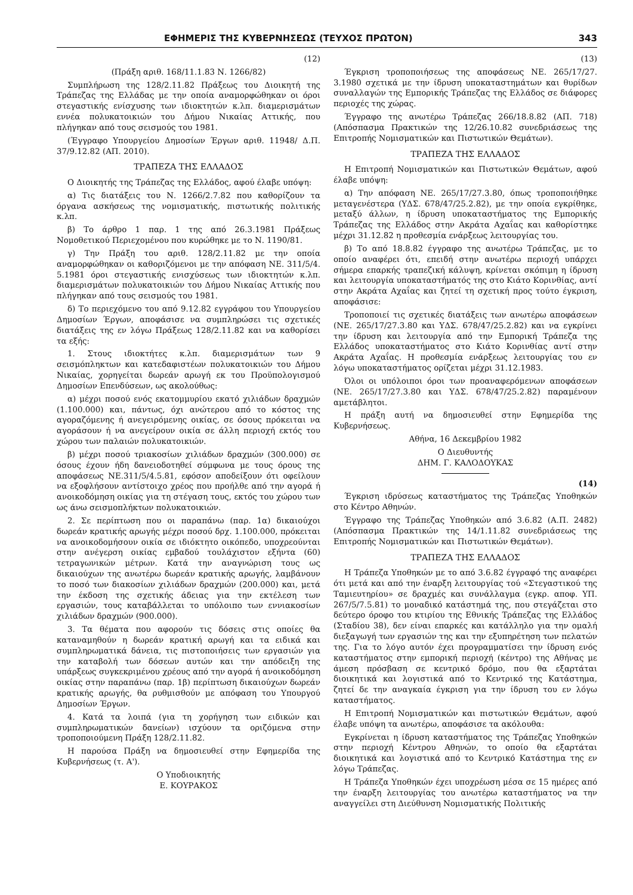ΕΦΗΜΕΡΙΣ ΤΗΣ ΚΥΒΕΡΝΗΣΕΩΣ (ΤΕΥΧΟΣ ΠΡΩΤΟΝ) 343
(12)
(Πράξη αριθ. 168/11.1.83 Ν. 1266/82)
Συμπλήρωση της 128/2.11.82 Πράξεως του Διοικητή της Τράπεζας της Ελλάδας με την οποία αναμορφώθηκαν οι όροι στεγαστικής ενίσχυσης των ιδιοκτητών κ.λπ. διαμερισμάτων εννέα πολυκατοικιών του Δήμου Νικαίας Αττικής, που πλήγηκαν από τους σεισμούς του 1981.
(Έγγραφο Υπουργείου Δημοσίων Έργων αριθ. 11948/ Δ.Π. 37/9.12.82 (ΑΠ. 2010).
ΤΡΑΠΕΖΑ ΤΗΣ ΕΛΛΑΔΟΣ
Ο Διοικητής της Τράπεζας της Ελλάδος, αφού έλαβε υπόψη:
α) Τις διατάξεις του Ν. 1266/2.7.82 που καθορίζουν τα όργανα ασκήσεως της νομισματικής, πιστωτικής πολιτικής κ.λπ.
β) Το άρθρο 1 παρ. 1 της από 26.3.1981 Πράξεως Νομοθετικού Περιεχομένου που κυρώθηκε με το Ν. 1190/81.
γ) Την Πράξη του αριθ. 128/2.11.82 με την οποία αναμορφώθηκαν οι καθοριζόμενοι με την απόφαση ΝΕ. 311/5/4. 5.1981 όροι στεγαστικής ενισχύσεως των ιδιοκτητών κ.λπ. διαμερισμάτων πολυκατοικιών του Δήμου Νικαίας Αττικής που πλήγηκαν από τους σεισμούς του 1981.
δ) Το περιεχόμενο του από 9.12.82 εγγράφου του Υπουργείου Δημοσίων Έργων, αποφάσισε να συμπληρώσει τις σχετικές διατάξεις της εν λόγω Πράξεως 128/2.11.82 και να καθορίσει τα εξής:
1. Στους ιδιοκτήτες κ.λπ. διαμερισμάτων των 9 σεισμόπληκτων και κατεδαφιστέων πολυκατοικιών του Δήμου Νικαίας, χορηγείται δωρεάν αρωγή εκ του Προϋπολογισμού Δημοσίων Επενδύσεων, ως ακολούθως:
α) μέχρι ποσού ενός εκατομμυρίου εκατό χιλιάδων δραχμών (1.100.000) και, πάντως, όχι ανώτερου από το κόστος της αγοραζόμενης ή ανεγειρόμενης οικίας, σε όσους πρόκειται να αγοράσουν ή να ανεγείρουν οικία σε άλλη περιοχή εκτός του χώρου των παλαιών πολυκατοικιών.
β) μέχρι ποσού τριακοσίων χιλιάδων δραχμών (300.000) σε όσους έχουν ήδη δανειοδοτηθεί σύμφωνα με τους όρους της αποφάσεως ΝΕ.311/5/4.5.81, εφόσον αποδείξουν ότι οφείλουν να εξοφλήσουν αντίστοιχο χρέος που προήλθε από την αγορά ή ανοικοδόμηση οικίας για τη στέγαση τους, εκτός του χώρου των ως άνω σεισμοπλήκτων πολυκατοικιών.
2. Σε περίπτωση που οι παραπάνω (παρ. 1α) δικαιούχοι δωρεάν κρατικής αρωγής μέχρι ποσού δρχ. 1.100.000, πρόκειται να ανοικοδομήσουν οικία σε ιδιόκτητο οικόπεδο, υποχρεούνται στην ανέγερση οικίας εμβαδού τουλάχιστον εξήντα (60) τετραγωνικών μέτρων. Κατά την αναγνώριση τους ως δικαιούχων της ανωτέρω δωρεάν κρατικής αρωγής, λαμβάνουν το ποσό των διακοσίων χιλιάδων δραχμών (200.000) και, μετά την έκδοση της σχετικής άδειας για την εκτέλεση των εργασιών, τους καταβάλλεται το υπόλοιπο των εννιακοσίων χιλιάδων δραχμών (900.000).
3. Τα θέματα που αφορούν τις δόσεις στις οποίες θα καταναμηθούν η δωρεάν κρατική αρωγή και τα ειδικά και συμπληρωματικά δάνεια, τις πιστοποιήσεις των εργασιών για την καταβολή των δόσεων αυτών και την απόδειξη της υπάρξεως συγκεκριμένου χρέους από την αγορά ή ανοικοδόμηση οικίας στην παραπάνω (παρ. 1β) περίπτωση δικαιούχων δωρεάν κρατικής αρωγής, θα ρυθμισθούν με απόφαση του Υπουργού Δημοσίων Έργων.
4. Κατά τα λοιπά (για τη χορήγηση των ειδικών και συμπληρωματικών δανείων) ισχύουν τα οριζόμενα στην τροποποιούμενη Πράξη 128/2.11.82.
Η παρούσα Πράξη να δημοσιευθεί στην Εφημερίδα της Κυβερνήσεως (τ. Α').
Ο Υποδιοικητής
Ε. ΚΟΥΡΑΚΟΣ
(13)
Έγκριση τροποποιήσεως της αποφάσεως ΝΕ. 265/17/27. 3.1980 σχετικά με την ίδρυση υποκαταστημάτων και θυρίδων συναλλαγών της Εμπορικής Τράπεζας της Ελλάδος σε διάφορες περιοχές της χώρας.
Έγγραφο της ανωτέρω Τράπεζας 266/18.8.82 (ΑΠ. 718) (Απόσπασμα Πρακτικών της 12/26.10.82 συνεδριάσεως της Επιτροπής Νομισματικών και Πιστωτικών Θεμάτων).
ΤΡΑΠΕΖΑ ΤΗΣ ΕΛΛΑΔΟΣ
Η Επιτροπή Νομισματικών και Πιστωτικών Θεμάτων, αφού έλαβε υπόψη:
α) Την απόφαση ΝΕ. 265/17/27.3.80, όπως τροποποιήθηκε μεταγενέστερα (ΥΔΣ. 678/47/25.2.82), με την οποία εγκρίθηκε, μεταξύ άλλων, η ίδρυση υποκαταστήματος της Εμπορικής Τράπεζας της Ελλάδος στην Ακράτα Αχαΐας και καθορίστηκε μέχρι 31.12.82 η προθεσμία ενάρξεως λειτουργίας του.
β) Το από 18.8.82 έγγραφο της ανωτέρω Τράπεζας, με το οποίο αναφέρει ότι, επειδή στην ανωτέρω περιοχή υπάρχει σήμερα επαρκής τραπεζική κάλυψη, κρίνεται σκόπιμη η ίδρυση και λειτουργία υποκαταστήματός της στο Κιάτο Κορινθίας, αντί στην Ακράτα Αχαΐας και ζητεί τη σχετική προς τούτο έγκριση, αποφάσισε:
Τροποποιεί τις σχετικές διατάξεις των ανωτέρω αποφάσεων (ΝΕ. 265/17/27.3.80 και ΥΔΣ. 678/47/25.2.82) και να εγκρίνει την ίδρυση και λειτουργία από την Εμπορική Τράπεζα της Ελλάδος υποκαταστήματος στο Κιάτο Κορινθίας αντί στην Ακράτα Αχαΐας. Η προθεσμία ενάρξεως λειτουργίας του εν λόγω υποκαταστήματος ορίζεται μέχρι 31.12.1983.
Όλοι οι υπόλοιποι όροι των προαναφερόμενων αποφάσεων (ΝΕ. 265/17/27.3.80 και ΥΔΣ. 678/47/25.2.82) παραμένουν αμετάβλητοι.
Η πράξη αυτή να δημοσιευθεί στην Εφημερίδα της Κυβερνήσεως.
Αθήνα, 16 Δεκεμβρίου 1982
Ο Διευθυντής
ΔΗΜ. Γ. ΚΑΛΟΔΟΥΚΑΣ
(14)
Έγκριση ιδρύσεως καταστήματος της Τράπεζας Υποθηκών στο Κέντρο Αθηνών.
Έγγραφο της Τράπεζας Υποθηκών από 3.6.82 (Α.Π. 2482) (Απόσπασμα Πρακτικών της 14/1.11.82 συνεδριάσεως της Επιτροπής Νομισματικών και Πιστωτικών Θεμάτων).
ΤΡΑΠΕΖΑ ΤΗΣ ΕΛΛΑΔΟΣ
Η Τράπεζα Υποθηκών με το από 3.6.82 έγγραφό της αναφέρει ότι μετά και από την έναρξη λειτουργίας τού «Στεγαστικού της Ταμιευτηρίου» σε δραχμές και συνάλλαγμα (εγκρ. αποφ. ΥΠ. 267/5/7.5.81) το μοναδικό κατάστημά της, που στεγάζεται στο δεύτερο όροφο του κτιρίου της Εθνικής Τράπεζας της Ελλάδος (Σταδίου 38), δεν είναι επαρκές και κατάλληλο για την ομαλή διεξαγωγή των εργασιών της και την εξυπηρέτηση των πελατών της. Για το λόγο αυτόν έχει προγραμματίσει την ίδρυση ενός καταστήματος στην εμπορική περιοχή (κέντρο) της Αθήνας με άμεση πρόσβαση σε κεντρικό δρόμο, που θα εξαρτάται διοικητικά και λογιστικά από το Κεντρικό της Κατάστημα, ζητεί δε την αναγκαία έγκριση για την ίδρυση του εν λόγω καταστήματος.
Η Επιτροπή Νομισματικών και πιστωτικών Θεμάτων, αφού έλαβε υπόψη τα ανωτέρω, αποφάσισε τα ακόλουθα:
Εγκρίνεται η ίδρυση καταστήματος της Τράπεζας Υποθηκών στην περιοχή Κέντρου Αθηνών, το οποίο θα εξαρτάται διοικητικά και λογιστικά από το Κεντρικό Κατάστημα της εν λόγω Τράπεζας.
Η Τράπεζα Υποθηκών έχει υποχρέωση μέσα σε 15 ημέρες από την έναρξη λειτουργίας του ανωτέρω καταστήματος να την αναγγείλει στη Διεύθυνση Νομισματικής Πολιτικής